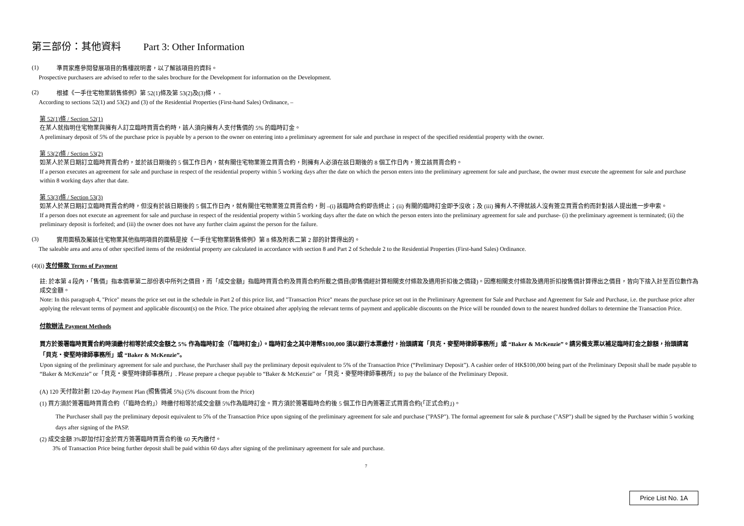第三部份：其他資料 Part 3: Other Information
(1)
準買家應參閱發展項目的售樓說明書，以了解該項目的資料。
Prospective purchasers are advised to refer to the sales brochure for the Development for information on the Development.
(2)
根據《一手住宅物業銷售條例》第 52(1)條及第 53(2)及(3)條， -
According to sections 52(1) and 53(2) and (3) of the Residential Properties (First-hand Sales) Ordinance, –
第 52(1)條 / Section 52(1)
在某人就指明住宅物業與擁有人訂立臨時買賣合約時，該人須向擁有人支付售價的 5% 的臨時訂金。
A preliminary deposit of 5% of the purchase price is payable by a person to the owner on entering into a preliminary agreement for sale and purchase in respect of the specified residential property with the owner.
第 53(2)條 / Section 53(2)
如某人於某日期訂立臨時買賣合約，並於該日期後的 5 個工作日內，就有關住宅物業簽立買賣合約，則擁有人必須在該日期後的 8 個工作日內，簽立該買賣合約。
If a person executes an agreement for sale and purchase in respect of the residential property within 5 working days after the date on which the person enters into the preliminary agreement for sale and purchase, the owner must execute the agreement for sale and purchase within 8 working days after that date.
第 53(3)條 / Section 53(3)
如某人於某日期訂立臨時買賣合約時，但沒有於該日期後的 5 個工作日內，就有關住宅物業簽立買賣合約，則 –(i) 該臨時合約即告終止；(ii) 有關的臨時訂金即予沒收；及 (iii) 擁有人不得就該人沒有簽立買賣合約而針對該人提出進一步申索。
If a person does not execute an agreement for sale and purchase in respect of the residential property within 5 working days after the date on which the person enters into the preliminary agreement for sale and purchase- (i) the preliminary agreement is terminated; (ii) the preliminary deposit is forfeited; and (iii) the owner does not have any further claim against the person for the failure.
(3)
實用面積及屬該住宅物業其他指明項目的面積是按《一手住宅物業銷售條例》第 8 條及附表二第 2 部的計算得出的。
The saleable area and area of other specified items of the residential property are calculated in accordance with section 8 and Part 2 of Schedule 2 to the Residential Properties (First-hand Sales) Ordinance.
(4)(i) 支付條款 Terms of Payment
註: 於本第 4 段內，「售價」指本價單第二部份表中所列之價目，而「成交金額」指臨時買賣合約及買賣合約所載之價目(即售價經計算相關支付條款及適用折扣後之價錢)。因應相關支付條款及適用折扣按售價計算得出之價目，皆向下捨入計至百位數作為成交金額。
Note: In this paragraph 4, "Price" means the price set out in the schedule in Part 2 of this price list, and "Transaction Price" means the purchase price set out in the Preliminary Agreement for Sale and Purchase and Agreement for Sale and Purchase, i.e. the purchase price after applying the relevant terms of payment and applicable discount(s) on the Price. The price obtained after applying the relevant terms of payment and applicable discounts on the Price will be rounded down to the nearest hundred dollars to determine the Transaction Price.
付款辦法 Payment Methods
買方於簽署臨時買賣合約時須繳付相等於成交金額之 5% 作為臨時訂金（「臨時訂金」）。臨時訂金之其中港幣$100,000 須以銀行本票繳付，抬頭請寫「貝克・麥堅時律師事務所」或 “Baker & McKenzie”。請另備支票以補足臨時訂金之餘額，抬頭請寫「貝克・麥堅時律師事務所」或 “Baker & McKenzie”。
Upon signing of the preliminary agreement for sale and purchase, the Purchaser shall pay the preliminary deposit equivalent to 5% of the Transaction Price (“Preliminary Deposit”). A cashier order of HK$100,000 being part of the Preliminary Deposit shall be made payable to “Baker & McKenzie” or「貝克・麥堅時律師事務所」. Please prepare a cheque payable to “Baker & McKenzie” or「貝克・麥堅時律師事務所」to pay the balance of the Preliminary Deposit.
(A) 120 天付款計劃 120-day Payment Plan (照售價減 5%) (5% discount from the Price)
(1) 買方須於簽署臨時買賣合約（「臨時合約」）時繳付相等於成交金額 5%作為臨時訂金。買方須於簽署臨時合約後 5 個工作日內簽署正式買賣合約(「正式合約」)。
The Purchaser shall pay the preliminary deposit equivalent to 5% of the Transaction Price upon signing of the preliminary agreement for sale and purchase ("PASP"). The formal agreement for sale & purchase ("ASP") shall be signed by the Purchaser within 5 working days after signing of the PASP.
(2) 成交金額 3%即加付訂金於買方簽署臨時買賣合約後 60 天內繳付。
3% of Transaction Price being further deposit shall be paid within 60 days after signing of the preliminary agreement for sale and purchase.
7
Price List No. 1A